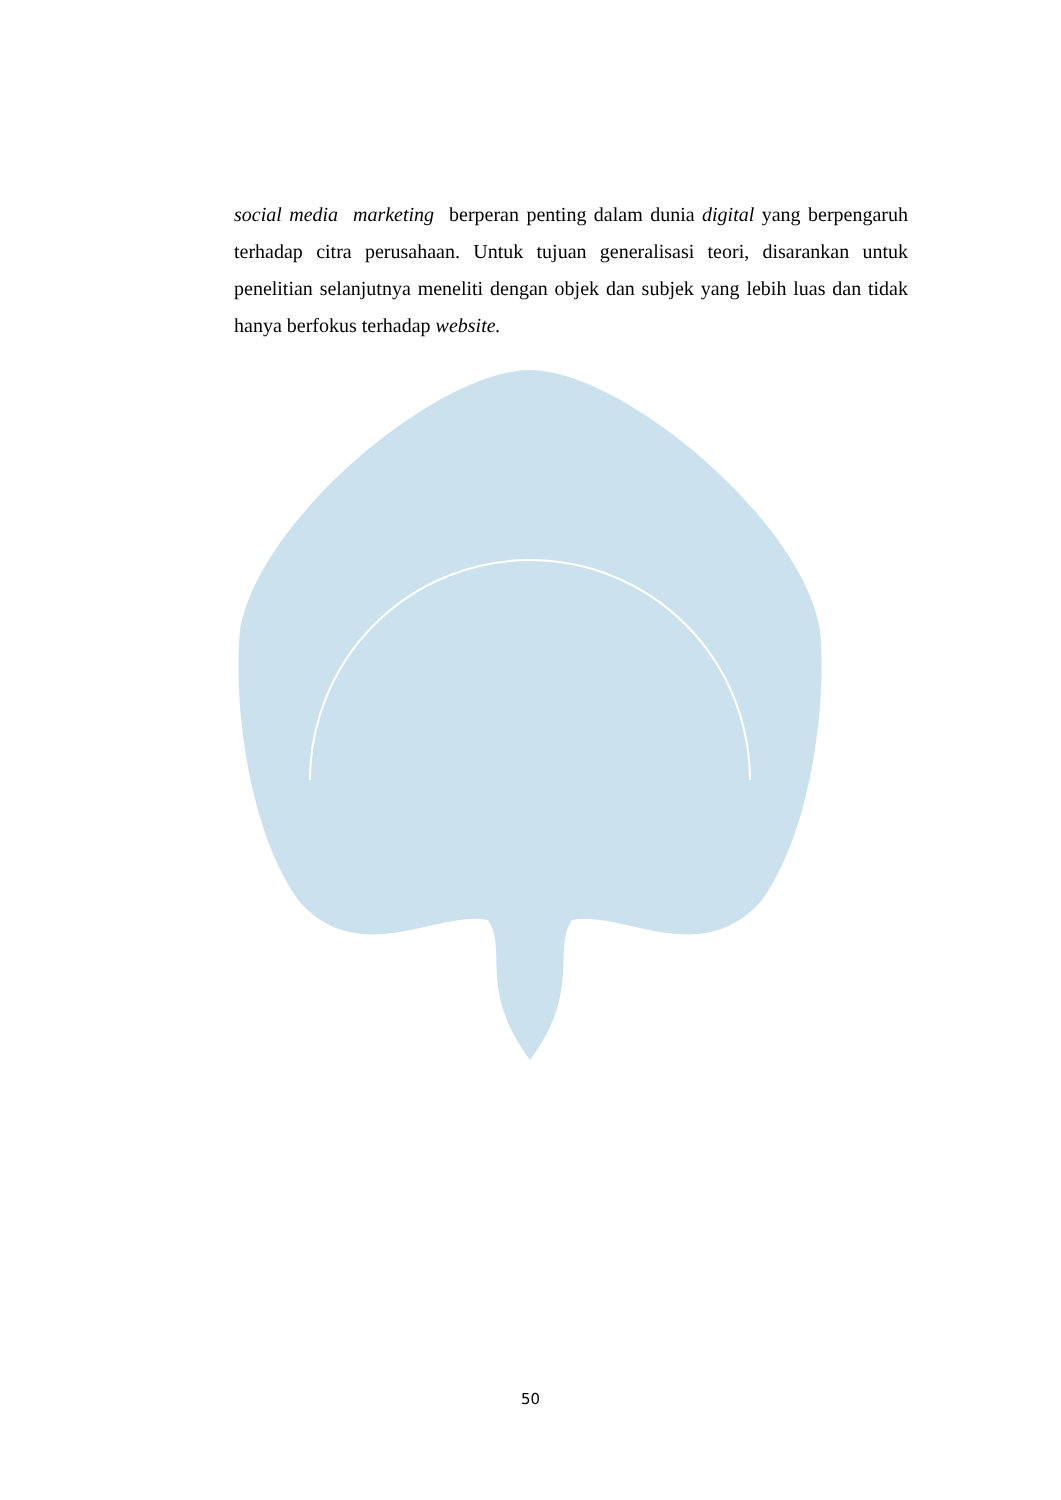social media marketing berperan penting dalam dunia digital yang berpengaruh terhadap citra perusahaan. Untuk tujuan generalisasi teori, disarankan untuk penelitian selanjutnya meneliti dengan objek dan subjek yang lebih luas dan tidak hanya berfokus terhadap website.
50